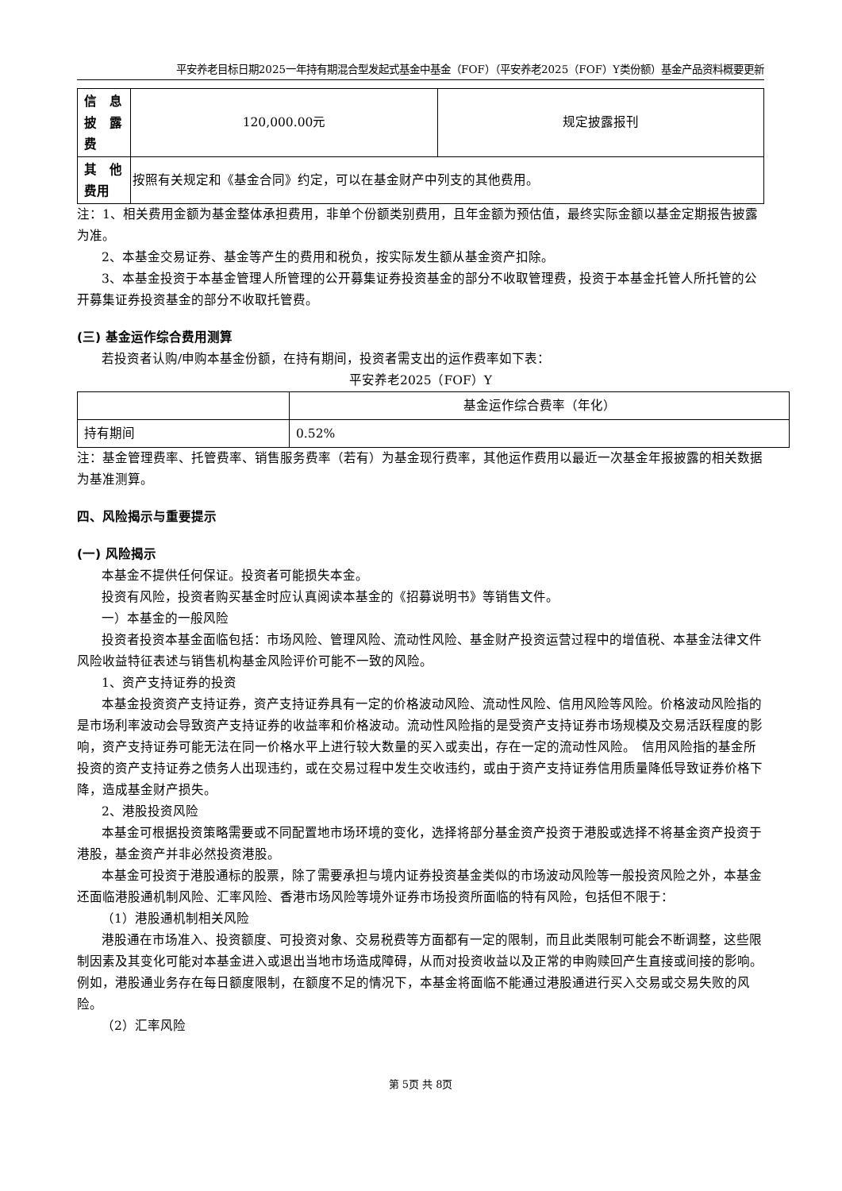平安养老目标日期2025一年持有期混合型发起式基金中基金（FOF）（平安养老2025（FOF）Y类份额）基金产品资料概要更新
| 信 息 披 露 费 | 120,000.00元 | 规定披露报刊 |
| 其 他 费用 | 按照有关规定和《基金合同》约定，可以在基金财产中列支的其他费用。 | |
注：1、相关费用金额为基金整体承担费用，非单个份额类别费用，且年金额为预估值，最终实际金额以基金定期报告披露为准。
2、本基金交易证券、基金等产生的费用和税负，按实际发生额从基金资产扣除。
3、本基金投资于本基金管理人所管理的公开募集证券投资基金的部分不收取管理费，投资于本基金托管人所托管的公开募集证券投资基金的部分不收取托管费。
(三) 基金运作综合费用测算
若投资者认购/申购本基金份额，在持有期间，投资者需支出的运作费率如下表：
平安养老2025（FOF）Y
| | 基金运作综合费率（年化） |
| 持有期间 | 0.52% |
注：基金管理费率、托管费率、销售服务费率（若有）为基金现行费率，其他运作费用以最近一次基金年报披露的相关数据为基准测算。
四、风险揭示与重要提示
(一) 风险揭示
本基金不提供任何保证。投资者可能损失本金。
投资有风险，投资者购买基金时应认真阅读本基金的《招募说明书》等销售文件。
一）本基金的一般风险
投资者投资本基金面临包括：市场风险、管理风险、流动性风险、基金财产投资运营过程中的增值税、本基金法律文件风险收益特征表述与销售机构基金风险评价可能不一致的风险。
1、资产支持证券的投资
本基金投资资产支持证券，资产支持证券具有一定的价格波动风险、流动性风险、信用风险等风险。价格波动风险指的是市场利率波动会导致资产支持证券的收益率和价格波动。流动性风险指的是受资产支持证券市场规模及交易活跃程度的影响，资产支持证券可能无法在同一价格水平上进行较大数量的买入或卖出，存在一定的流动性风险。　信用风险指的基金所投资的资产支持证券之债务人出现违约，或在交易过程中发生交收违约，或由于资产支持证券信用质量降低导致证券价格下降，造成基金财产损失。
2、港股投资风险
本基金可根据投资策略需要或不同配置地市场环境的变化，选择将部分基金资产投资于港股或选择不将基金资产投资于港股，基金资产并非必然投资港股。
本基金可投资于港股通标的股票，除了需要承担与境内证券投资基金类似的市场波动风险等一般投资风险之外，本基金还面临港股通机制风险、汇率风险、香港市场风险等境外证券市场投资所面临的特有风险，包括但不限于：
（1）港股通机制相关风险
港股通在市场准入、投资额度、可投资对象、交易税费等方面都有一定的限制，而且此类限制可能会不断调整，这些限制因素及其变化可能对本基金进入或退出当地市场造成障碍，从而对投资收益以及正常的申购赎回产生直接或间接的影响。例如，港股通业务存在每日额度限制，在额度不足的情况下，本基金将面临不能通过港股通进行买入交易或交易失败的风险。
（2）汇率风险
第 5页 共 8页